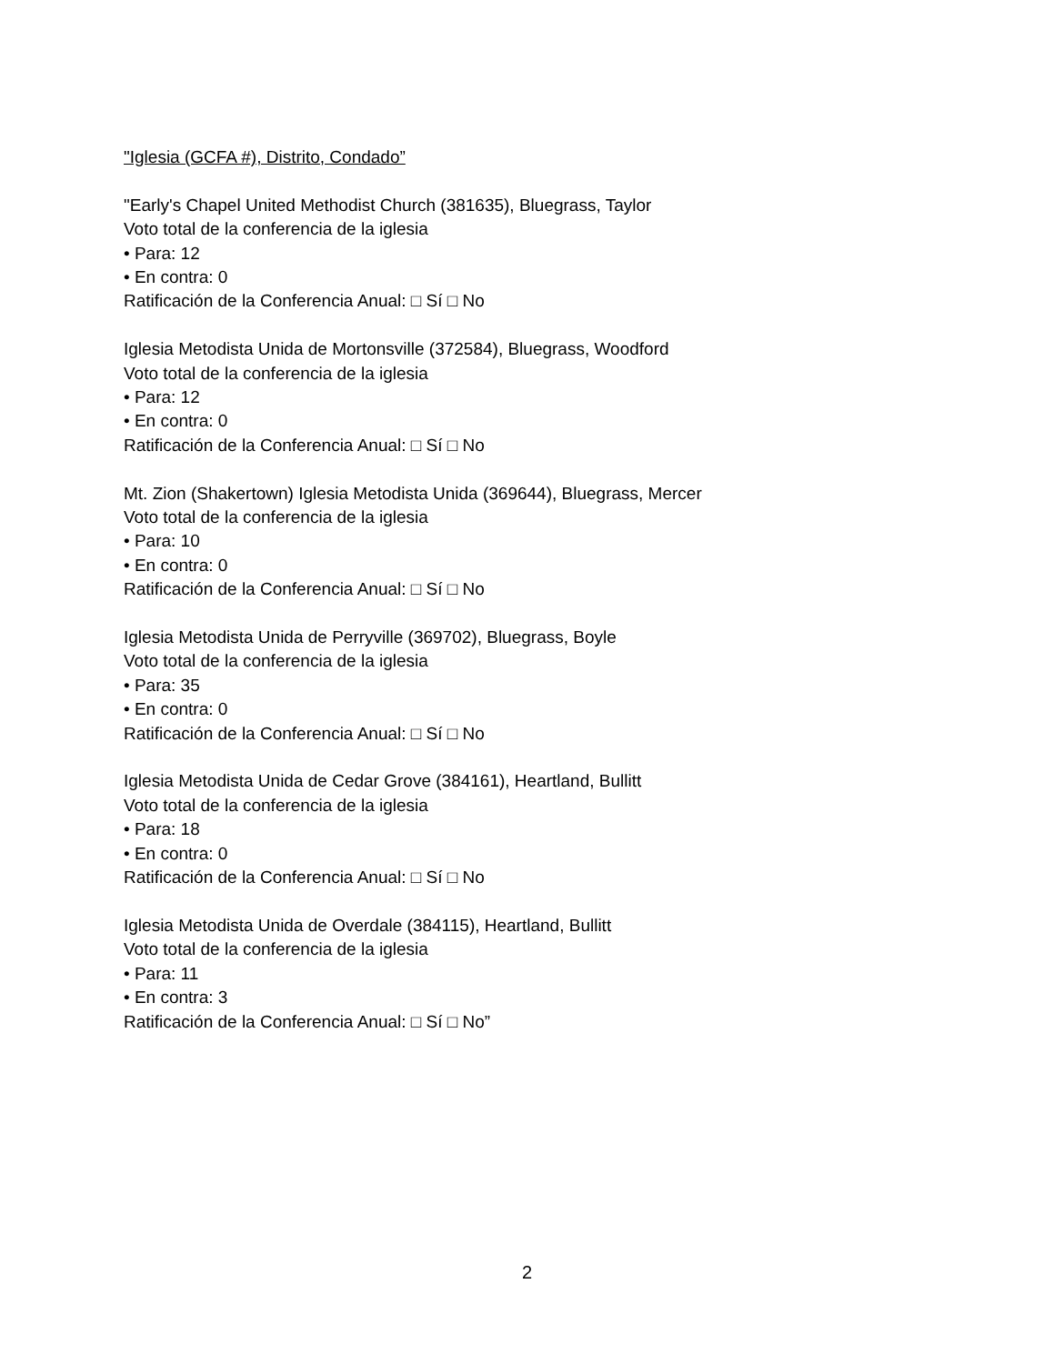"Iglesia (GCFA #), Distrito, Condado”
"Early's Chapel United Methodist Church (381635), Bluegrass, Taylor
Voto total de la conferencia de la iglesia
• Para: 12
• En contra: 0
Ratificación de la Conferencia Anual: □ Sí □ No
Iglesia Metodista Unida de Mortonsville (372584), Bluegrass, Woodford
Voto total de la conferencia de la iglesia
• Para: 12
• En contra: 0
Ratificación de la Conferencia Anual: □ Sí □ No
Mt. Zion (Shakertown) Iglesia Metodista Unida (369644), Bluegrass, Mercer
Voto total de la conferencia de la iglesia
• Para: 10
• En contra: 0
Ratificación de la Conferencia Anual: □ Sí □ No
Iglesia Metodista Unida de Perryville (369702), Bluegrass, Boyle
Voto total de la conferencia de la iglesia
• Para: 35
• En contra: 0
Ratificación de la Conferencia Anual: □ Sí □ No
Iglesia Metodista Unida de Cedar Grove (384161), Heartland, Bullitt
Voto total de la conferencia de la iglesia
• Para: 18
• En contra: 0
Ratificación de la Conferencia Anual: □ Sí □ No
Iglesia Metodista Unida de Overdale (384115), Heartland, Bullitt
Voto total de la conferencia de la iglesia
• Para: 11
• En contra: 3
Ratificación de la Conferencia Anual: □ Sí □ No”
2